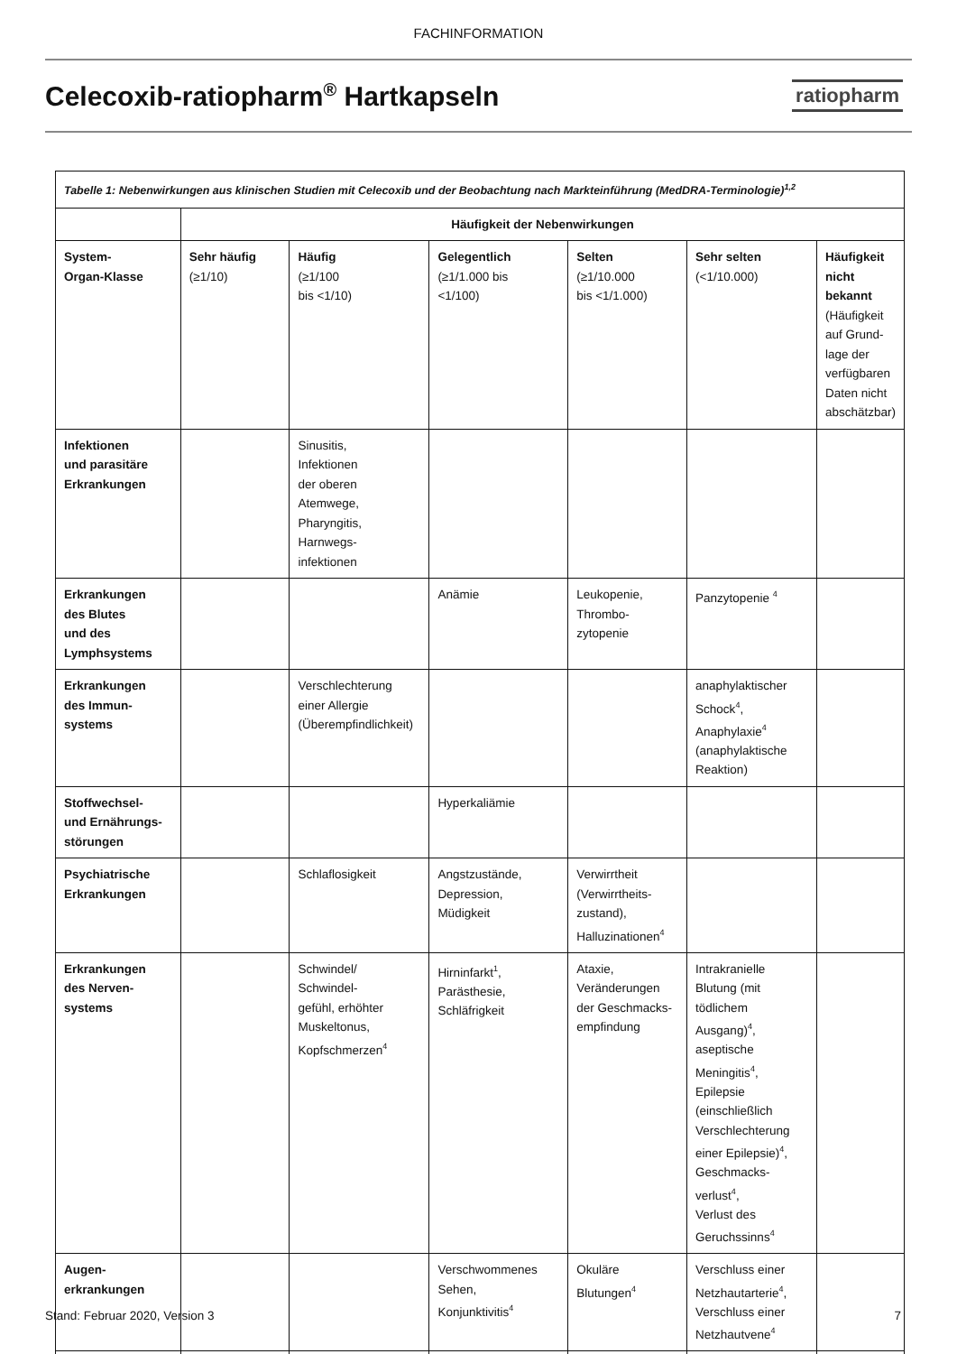FACHINFORMATION
Celecoxib-ratiopharm<sup>®</sup> Hartkapseln
ratiopharm
| Tabelle 1: Nebenwirkungen aus klinischen Studien mit Celecoxib und der Beobachtung nach Markteinführung (MedDRA-Terminologie)<sup>1,2</sup> | | | | | | |
| | Häufigkeit der Nebenwirkungen | | | | | |
| System- Organ-Klasse | Sehr häufig (≥1/10) | Häufig (≥1/100 bis <1/10) | Gelegentlich (≥1/1.000 bis <1/100) | Selten (≥1/10.000 bis <1/1.000) | Sehr selten (<1/10.000) | Häufigkeit nicht bekannt (Häufigkeit auf Grund-lage der verfügbaren Daten nicht abschätzbar) |
| Infektionen und parasitäre Erkrankungen | | Sinusitis, Infektionen der oberen Atemwege, Pharyngitis, Harnwegs- infektionen | | | | |
| Erkrankungen des Blutes und des Lymphsystems | | | Anämie | Leukopenie, Thrombo- zytopenie | Panzytopenie <sup>4</sup> | |
| Erkrankungen des Immun- systems | | Verschlechterung einer Allergie (Überempfindlichkeit) | | | anaphylaktischer Schock<sup>4</sup>, Anaphylaxie<sup>4</sup> (anaphylaktische Reaktion) | |
| Stoffwechsel- und Ernährungs- störungen | | | Hyperkaliämie | | | |
| Psychiatrische Erkrankungen | | Schlaflosigkeit | Angstzustände, Depression, Müdigkeit | Verwirrtheit (Verwirrtheits- zustand), Halluzinationen<sup>4</sup> | | |
| Erkrankungen des Nerven- systems | | Schwindel/ Schwindel- gefühl, erhöhter Muskeltonus, Kopfschmerzen<sup>4</sup> | Hirninfarkt<sup>1</sup>, Parästhesie, Schläfrigkeit | Ataxie, Veränderungen der Geschmacks- empfindung | Intrakranielle Blutung (mit tödlichem Ausgang)<sup>4</sup>, aseptische Meningitis<sup>4</sup>, Epilepsie (einschließlich Verschlechterung einer Epilepsie)<sup>4</sup>, Geschmacks- verlust<sup>4</sup>, Verlust des Geruchssinns<sup>4</sup> | |
| Augen- erkrankungen | | | Verschwommenes Sehen, Konjunktivitis<sup>4</sup> | Okuläre Blutungen<sup>4</sup> | Verschluss einer Netzhautarterie<sup>4</sup>, Verschluss einer Netzhautvene<sup>4</sup> | |
Stand: Februar 2020, Version 3 7